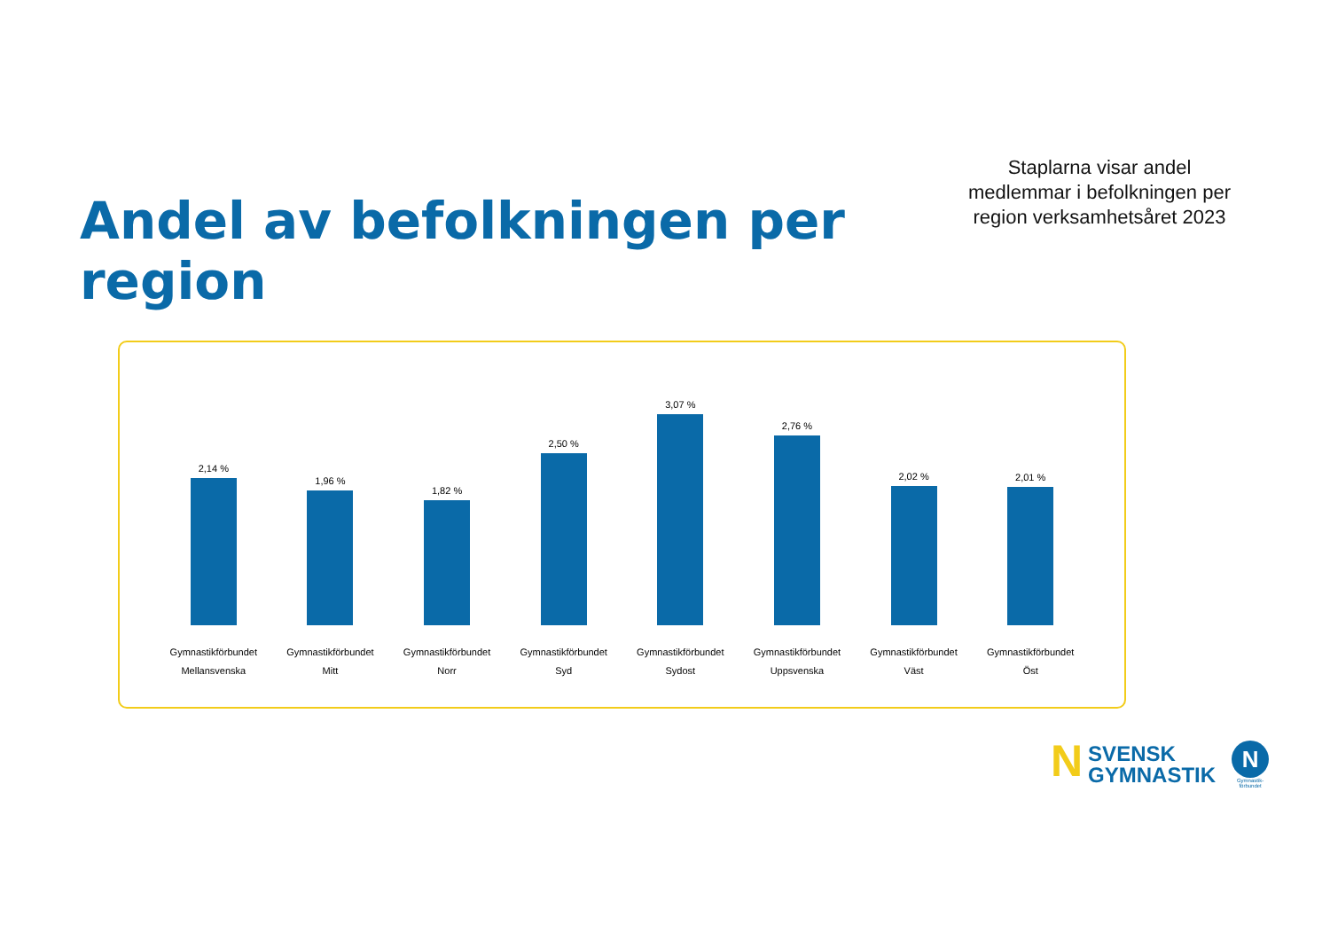Andel av befolkningen per region
Staplarna visar andel medlemmar i befolkningen per region verksamhetsåret 2023
2,14 %
Gymnastikförbundet
Mellansvenska
1,96 %
Gymnastikförbundet
Mitt
1,82 %
Gymnastikförbundet
Norr
2,50 %
Gymnastikförbundet
Syd
3,07 %
Gymnastikförbundet
Sydost
2,76 %
Gymnastikförbundet
Uppsvenska
2,02 %
Gymnastikförbundet
Väst
2,01 %
Gymnastikförbundet
Öst
N
SVENSK
GYMNASTIK
N
Gymnastik-
förbundet